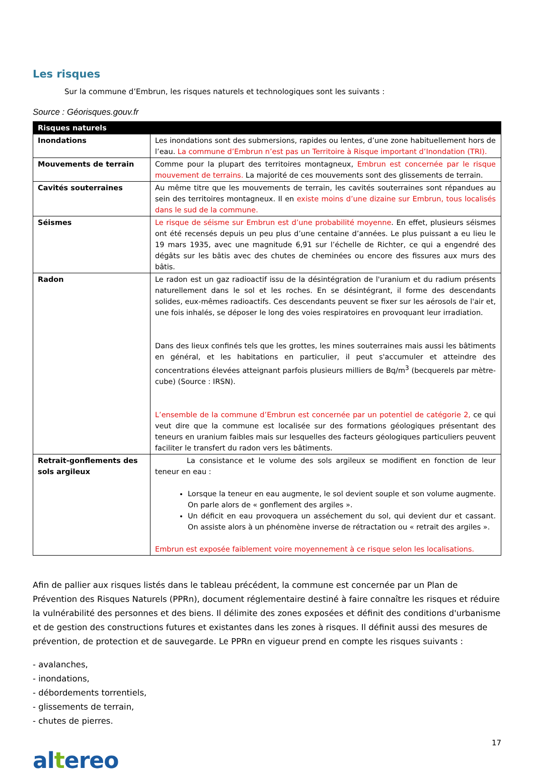Les risques
Sur la commune d’Embrun, les risques naturels et technologiques sont les suivants :
Source : Géorisques.gouv.fr
| Risques naturels | |
| --- | --- |
| Inondations | Les inondations sont des submersions, rapides ou lentes, d’une zone habituellement hors de l’eau. La commune d’Embrun n’est pas un Territoire à Risque important d’Inondation (TRI). |
| Mouvements de terrain | Comme pour la plupart des territoires montagneux, Embrun est concernée par le risque mouvement de terrains. La majorité de ces mouvements sont des glissements de terrain. |
| Cavités souterraines | Au même titre que les mouvements de terrain, les cavités souterraines sont répandues au sein des territoires montagneux. Il en existe moins d’une dizaine sur Embrun, tous localisés dans le sud de la commune. |
| Séismes | Le risque de séisme sur Embrun est d’une probabilité moyenne . En effet, plusieurs séismes ont été recensés depuis un peu plus d’une centaine d’années. Le plus puissant a eu lieu le 19 mars 1935, avec une magnitude 6,91 sur l’échelle de Richter, ce qui a engendré des dégâts sur les bâtis avec des chutes de cheminées ou encore des fissures aux murs des bâtis. |
| Radon | Le radon est un gaz radioactif issu de la désintégration de l'uranium et du radium présents naturellement dans le sol et les roches. En se désintégrant, il forme des descendants solides, eux-mêmes radioactifs. Ces descendants peuvent se fixer sur les aérosols de l'air et, une fois inhalés, se déposer le long des voies respiratoires en provoquant leur irradiation. Dans des lieux confinés tels que les grottes, les mines souterraines mais aussi les bâtiments en général, et les habitations en particulier, il peut s'accumuler et atteindre des concentrations élevées atteignant parfois plusieurs milliers de Bq/m<sup>3</sup> (becquerels par mètre-cube) (Source : IRSN). L’ensemble de la commune d’Embrun est concernée par un potentiel de catégorie 2, ce qui veut dire que la commune est localisée sur des formations géologiques présentant des teneurs en uranium faibles mais sur lesquelles des facteurs géologiques particuliers peuvent faciliter le transfert du radon vers les bâtiments. |
| Retrait-gonflements des sols argileux | La consistance et le volume des sols argileux se modifient en fonction de leur teneur en eau : Lorsque la teneur en eau augmente, le sol devient souple et son volume augmente. On parle alors de « gonflement des argiles ». Un déficit en eau provoquera un asséchement du sol, qui devient dur et cassant. On assiste alors à un phénomène inverse de rétractation ou « retrait des argiles ». Embrun est exposée faiblement voire moyennement à ce risque selon les localisations. |
Afin de pallier aux risques listés dans le tableau précédent, la commune est concernée par un Plan de Prévention des Risques Naturels (PPRn), document réglementaire destiné à faire connaître les risques et réduire la vulnérabilité des personnes et des biens. Il délimite des zones exposées et définit des conditions d'urbanisme et de gestion des constructions futures et existantes dans les zones à risques. Il définit aussi des mesures de prévention, de protection et de sauvegarde. Le PPRn en vigueur prend en compte les risques suivants :
- avalanches,
- inondations,
- débordements torrentiels,
- glissements de terrain,
- chutes de pierres.
17
altereo